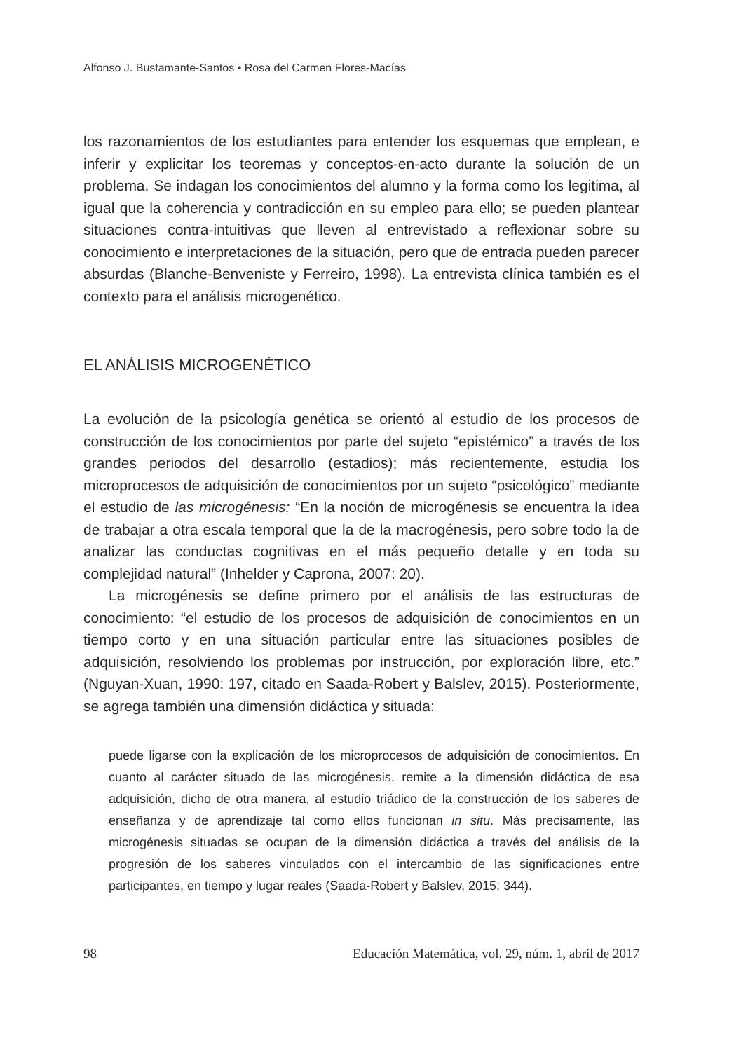Alfonso J. Bustamante-Santos • Rosa del Carmen Flores-Macías
los razonamientos de los estudiantes para entender los esquemas que emplean, e inferir y explicitar los teoremas y conceptos-en-acto durante la solución de un problema. Se indagan los conocimientos del alumno y la forma como los legitima, al igual que la coherencia y contradicción en su empleo para ello; se pueden plantear situaciones contra-intuitivas que lleven al entrevistado a reflexionar sobre su conocimiento e interpretaciones de la situación, pero que de entrada pueden parecer absurdas (Blanche-Benveniste y Ferreiro, 1998). La entrevista clínica también es el contexto para el análisis microgenético.
EL ANÁLISIS MICROGENÉTICO
La evolución de la psicología genética se orientó al estudio de los procesos de construcción de los conocimientos por parte del sujeto “epistémico” a través de los grandes periodos del desarrollo (estadios); más recientemente, estudia los microprocesos de adquisición de conocimientos por un sujeto “psicológico” mediante el estudio de las microgénesis: “En la noción de microgénesis se encuentra la idea de trabajar a otra escala temporal que la de la macrogénesis, pero sobre todo la de analizar las conductas cognitivas en el más pequeño detalle y en toda su complejidad natural” (Inhelder y Caprona, 2007: 20).
La microgénesis se define primero por el análisis de las estructuras de conocimiento: “el estudio de los procesos de adquisición de conocimientos en un tiempo corto y en una situación particular entre las situaciones posibles de adquisición, resolviendo los problemas por instrucción, por exploración libre, etc.” (Nguyan-Xuan, 1990: 197, citado en Saada-Robert y Balslev, 2015). Posteriormente, se agrega también una dimensión didáctica y situada:
puede ligarse con la explicación de los microprocesos de adquisición de conocimientos. En cuanto al carácter situado de las microgénesis, remite a la dimensión didáctica de esa adquisición, dicho de otra manera, al estudio triádico de la construcción de los saberes de enseñanza y de aprendizaje tal como ellos funcionan in situ. Más precisamente, las microgénesis situadas se ocupan de la dimensión didáctica a través del análisis de la progresión de los saberes vinculados con el intercambio de las significaciones entre participantes, en tiempo y lugar reales (Saada-Robert y Balslev, 2015: 344).
98 Educación Matemática, vol. 29, núm. 1, abril de 2017